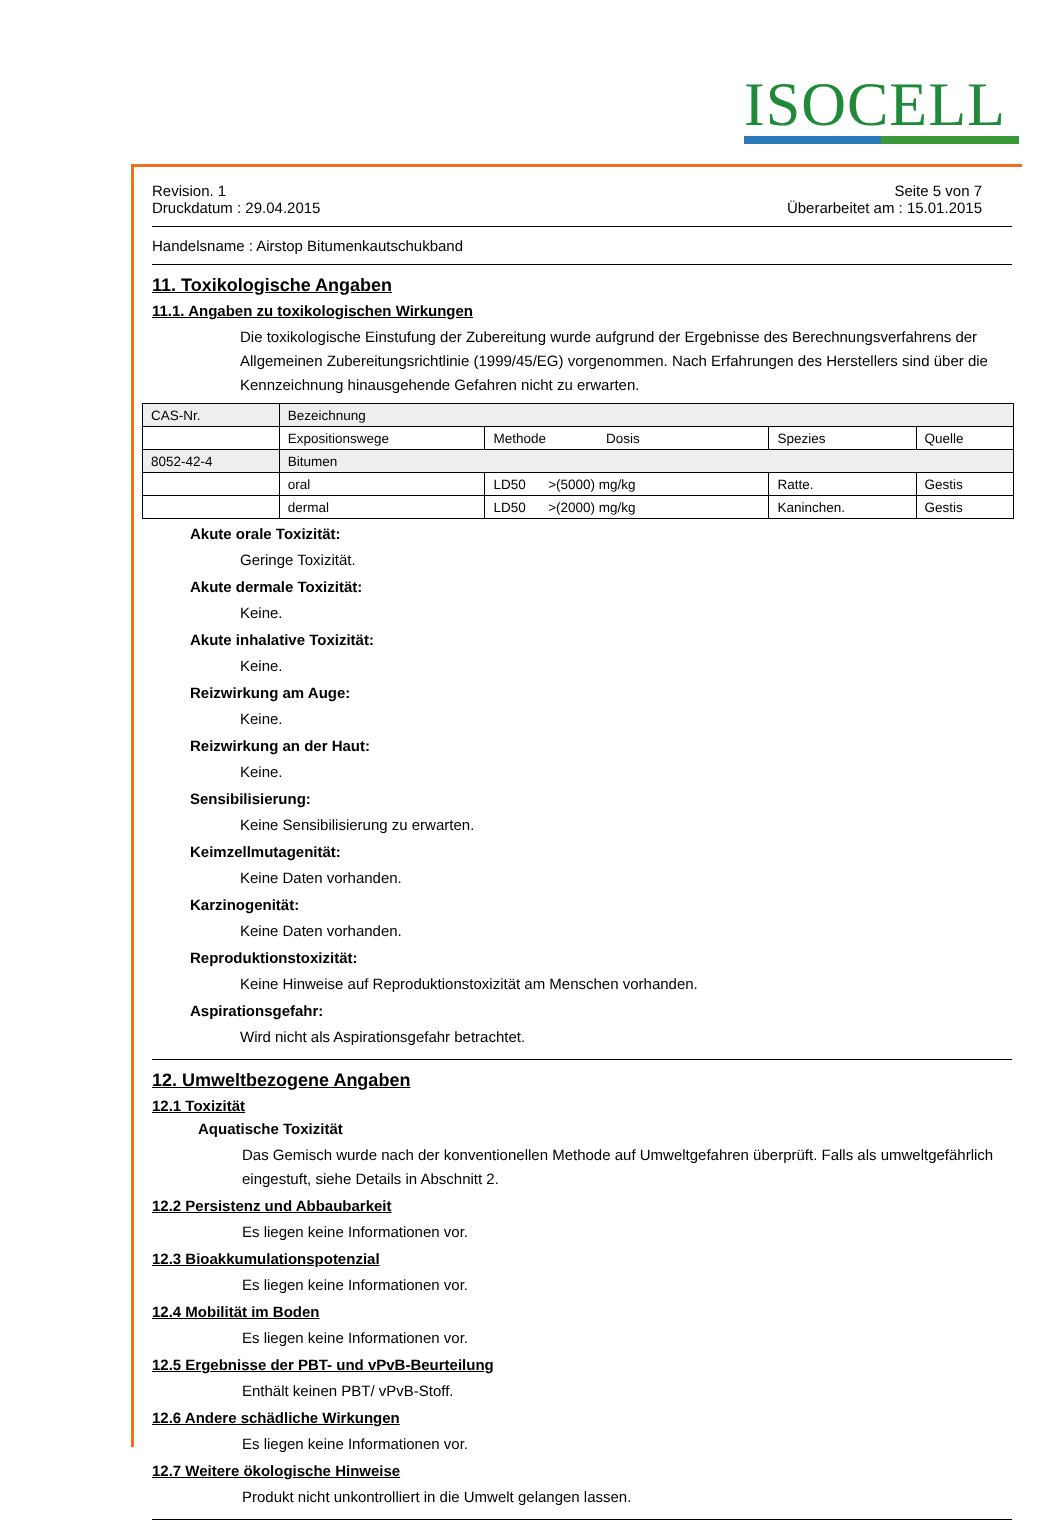ISOCELL
Revision. 1
Druckdatum : 29.04.2015
Seite 5 von 7
Überarbeitet am : 15.01.2015
Handelsname : Airstop Bitumenkautschukband
11. Toxikologische Angaben
11.1. Angaben zu toxikologischen Wirkungen
Die toxikologische Einstufung der Zubereitung wurde aufgrund der Ergebnisse des Berechnungsverfahrens der Allgemeinen Zubereitungsrichtlinie (1999/45/EG) vorgenommen. Nach Erfahrungen des Herstellers sind über die Kennzeichnung hinausgehende Gefahren nicht zu erwarten.
| CAS-Nr. | Bezeichnung | | | |
| | Expositionswege | Methode Dosis | Spezies | Quelle |
| 8052-42-4 | Bitumen | | | |
| | oral | LD50 >(5000) mg/kg | Ratte. | Gestis |
| | dermal | LD50 >(2000) mg/kg | Kaninchen. | Gestis |
Akute orale Toxizität:
Geringe Toxizität.
Akute dermale Toxizität:
Keine.
Akute inhalative Toxizität:
Keine.
Reizwirkung am Auge:
Keine.
Reizwirkung an der Haut:
Keine.
Sensibilisierung:
Keine Sensibilisierung zu erwarten.
Keimzellmutagenität:
Keine Daten vorhanden.
Karzinogenität:
Keine Daten vorhanden.
Reproduktionstoxizität:
Keine Hinweise auf Reproduktionstoxizität am Menschen vorhanden.
Aspirationsgefahr:
Wird nicht als Aspirationsgefahr betrachtet.
12. Umweltbezogene Angaben
12.1 Toxizität
Aquatische Toxizität
Das Gemisch wurde nach der konventionellen Methode auf Umweltgefahren überprüft. Falls als umweltgefährlich eingestuft, siehe Details in Abschnitt 2.
12.2 Persistenz und Abbaubarkeit
Es liegen keine Informationen vor.
12.3 Bioakkumulationspotenzial
Es liegen keine Informationen vor.
12.4 Mobilität im Boden
Es liegen keine Informationen vor.
12.5 Ergebnisse der PBT- und vPvB-Beurteilung
Enthält keinen PBT/ vPvB-Stoff.
12.6 Andere schädliche Wirkungen
Es liegen keine Informationen vor.
12.7 Weitere ökologische Hinweise
Produkt nicht unkontrolliert in die Umwelt gelangen lassen.